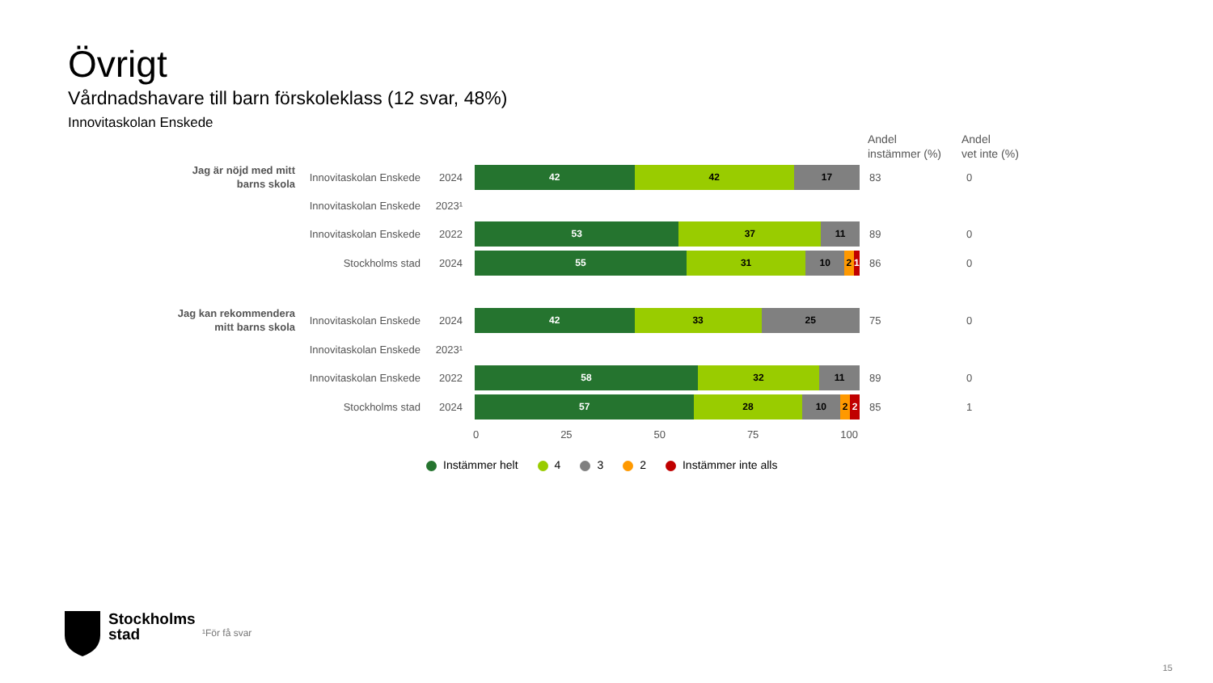Övrigt
Vårdnadshavare till barn förskoleklass (12 svar, 48%)
Innovitaskolan Enskede
Andel
instämmer (%)
Andel
vet inte (%)
Jag är nöjd med mitt barns skola
Innovitaskolan Enskede
2024
42 42 17
83 0
Innovitaskolan Enskede
2023¹
Innovitaskolan Enskede
2022
53 37 11
89 0
Stockholms stad 2024
55 31 10 2 1
86 0
Jag kan rekommendera mitt barns skola
Innovitaskolan Enskede
2024
42 33 25
75 0
Innovitaskolan Enskede
2023¹
Innovitaskolan Enskede
2022
58 32 11
89 0
Stockholms stad 2024
57 28 10 2 2
85 1
0 25 50 75 100
Instämmer helt 4 3 2 Instämmer inte alls
Stockholms
stad
¹För få svar
15